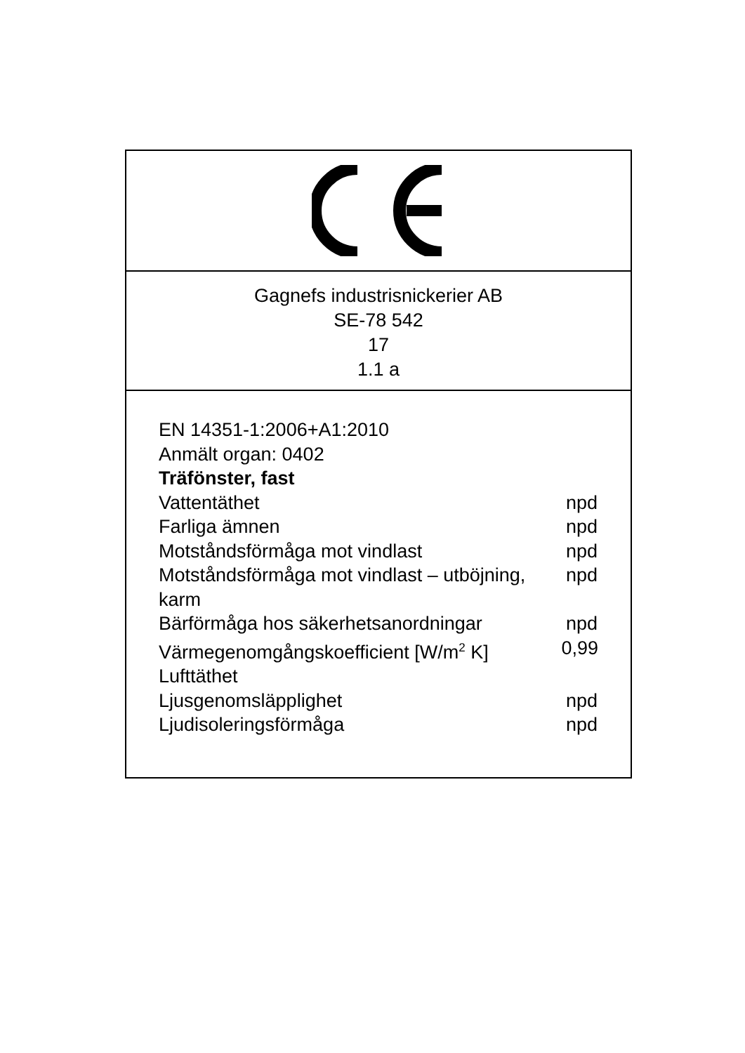Gagnefs industrisnickerier AB
SE-78 542
17
1.1 a
EN 14351-1:2006+A1:2010
Anmält organ: 0402
Träfönster, fast
Vattentäthet npd
Farliga ämnen npd
Motståndsförmåga mot vindlast npd
Motståndsförmåga mot vindlast – utböjning, karm
npd
Bärförmåga hos säkerhetsanordningar npd
Värmegenomgångskoefficient [W/m<sup>2</sup> K] 0,99
Lufttäthet
Ljusgenomsläpplighet npd
Ljudisoleringsförmåga npd